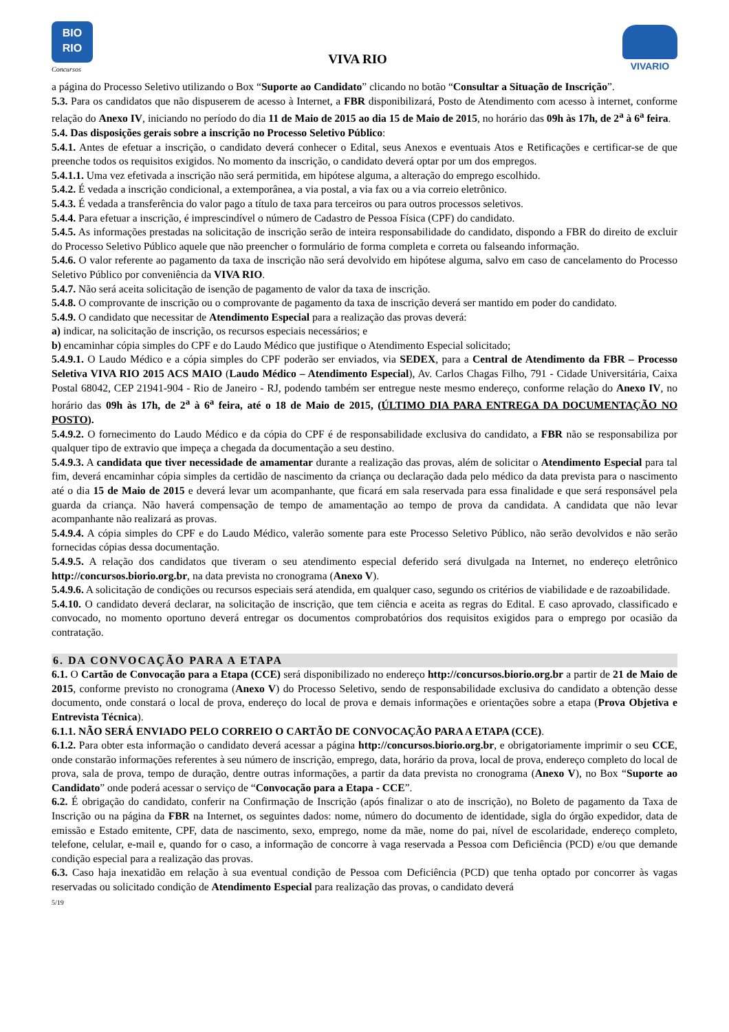BIO
RIO
Concursos
VIVA RIO
VIVARIO
a página do Processo Seletivo utilizando o Box “Suporte ao Candidato” clicando no botão “Consultar a Situação de Inscrição”.
5.3. Para os candidatos que não dispuserem de acesso à Internet, a FBR disponibilizará, Posto de Atendimento com acesso à internet, conforme relação do Anexo IV, iniciando no período do dia 11 de Maio de 2015 ao dia 15 de Maio de 2015, no horário das 09h às 17h, de 2<sup>a</sup> à 6<sup>a</sup> feira.
5.4. Das disposições gerais sobre a inscrição no Processo Seletivo Público:
5.4.1. Antes de efetuar a inscrição, o candidato deverá conhecer o Edital, seus Anexos e eventuais Atos e Retificações e certificar-se de que preenche todos os requisitos exigidos. No momento da inscrição, o candidato deverá optar por um dos empregos.
5.4.1.1. Uma vez efetivada a inscrição não será permitida, em hipótese alguma, a alteração do emprego escolhido.
5.4.2. É vedada a inscrição condicional, a extemporânea, a via postal, a via fax ou a via correio eletrônico.
5.4.3. É vedada a transferência do valor pago a título de taxa para terceiros ou para outros processos seletivos.
5.4.4. Para efetuar a inscrição, é imprescindível o número de Cadastro de Pessoa Física (CPF) do candidato.
5.4.5. As informações prestadas na solicitação de inscrição serão de inteira responsabilidade do candidato, dispondo a FBR do direito de excluir do Processo Seletivo Público aquele que não preencher o formulário de forma completa e correta ou falseando informação.
5.4.6. O valor referente ao pagamento da taxa de inscrição não será devolvido em hipótese alguma, salvo em caso de cancelamento do Processo Seletivo Público por conveniência da VIVA RIO.
5.4.7. Não será aceita solicitação de isenção de pagamento de valor da taxa de inscrição.
5.4.8. O comprovante de inscrição ou o comprovante de pagamento da taxa de inscrição deverá ser mantido em poder do candidato.
5.4.9. O candidato que necessitar de Atendimento Especial para a realização das provas deverá:
a) indicar, na solicitação de inscrição, os recursos especiais necessários; e
b) encaminhar cópia simples do CPF e do Laudo Médico que justifique o Atendimento Especial solicitado;
5.4.9.1. O Laudo Médico e a cópia simples do CPF poderão ser enviados, via SEDEX, para a Central de Atendimento da FBR – Processo Seletiva VIVA RIO 2015 ACS MAIO (Laudo Médico – Atendimento Especial), Av. Carlos Chagas Filho, 791 - Cidade Universitária, Caixa Postal 68042, CEP 21941-904 - Rio de Janeiro - RJ, podendo também ser entregue neste mesmo endereço, conforme relação do Anexo IV, no horário das 09h às 17h, de 2<sup>a</sup> à 6<sup>a</sup> feira, até o 18 de Maio de 2015, (ÚLTIMO DIA PARA ENTREGA DA DOCUMENTAÇÃO NO POSTO).
5.4.9.2. O fornecimento do Laudo Médico e da cópia do CPF é de responsabilidade exclusiva do candidato, a FBR não se responsabiliza por qualquer tipo de extravio que impeça a chegada da documentação a seu destino.
5.4.9.3. A candidata que tiver necessidade de amamentar durante a realização das provas, além de solicitar o Atendimento Especial para tal fim, deverá encaminhar cópia simples da certidão de nascimento da criança ou declaração dada pelo médico da data prevista para o nascimento até o dia 15 de Maio de 2015 e deverá levar um acompanhante, que ficará em sala reservada para essa finalidade e que será responsável pela guarda da criança. Não haverá compensação de tempo de amamentação ao tempo de prova da candidata. A candidata que não levar acompanhante não realizará as provas.
5.4.9.4. A cópia simples do CPF e do Laudo Médico, valerão somente para este Processo Seletivo Público, não serão devolvidos e não serão fornecidas cópias dessa documentação.
5.4.9.5. A relação dos candidatos que tiveram o seu atendimento especial deferido será divulgada na Internet, no endereço eletrônico http://concursos.biorio.org.br, na data prevista no cronograma (Anexo V).
5.4.9.6. A solicitação de condições ou recursos especiais será atendida, em qualquer caso, segundo os critérios de viabilidade e de razoabilidade.
5.4.10. O candidato deverá declarar, na solicitação de inscrição, que tem ciência e aceita as regras do Edital. E caso aprovado, classificado e convocado, no momento oportuno deverá entregar os documentos comprobatórios dos requisitos exigidos para o emprego por ocasião da contratação.
6. DA CONVOCAÇÃO PARA A ETAPA
6.1. O Cartão de Convocação para a Etapa (CCE) será disponibilizado no endereço http://concursos.biorio.org.br a partir de 21 de Maio de 2015, conforme previsto no cronograma (Anexo V) do Processo Seletivo, sendo de responsabilidade exclusiva do candidato a obtenção desse documento, onde constará o local de prova, endereço do local de prova e demais informações e orientações sobre a etapa (Prova Objetiva e Entrevista Técnica).
6.1.1. NÃO SERÁ ENVIADO PELO CORREIO O CARTÃO DE CONVOCAÇÃO PARA A ETAPA (CCE).
6.1.2. Para obter esta informação o candidato deverá acessar a página http://concursos.biorio.org.br, e obrigatoriamente imprimir o seu CCE, onde constarão informações referentes à seu número de inscrição, emprego, data, horário da prova, local de prova, endereço completo do local de prova, sala de prova, tempo de duração, dentre outras informações, a partir da data prevista no cronograma (Anexo V), no Box “Suporte ao Candidato” onde poderá acessar o serviço de “Convocação para a Etapa - CCE”.
6.2. É obrigação do candidato, conferir na Confirmação de Inscrição (após finalizar o ato de inscrição), no Boleto de pagamento da Taxa de Inscrição ou na página da FBR na Internet, os seguintes dados: nome, número do documento de identidade, sigla do órgão expedidor, data de emissão e Estado emitente, CPF, data de nascimento, sexo, emprego, nome da mãe, nome do pai, nível de escolaridade, endereço completo, telefone, celular, e-mail e, quando for o caso, a informação de concorre à vaga reservada a Pessoa com Deficiência (PCD) e/ou que demande condição especial para a realização das provas.
6.3. Caso haja inexatidão em relação à sua eventual condição de Pessoa com Deficiência (PCD) que tenha optado por concorrer às vagas reservadas ou solicitado condição de Atendimento Especial para realização das provas, o candidato deverá
5/19